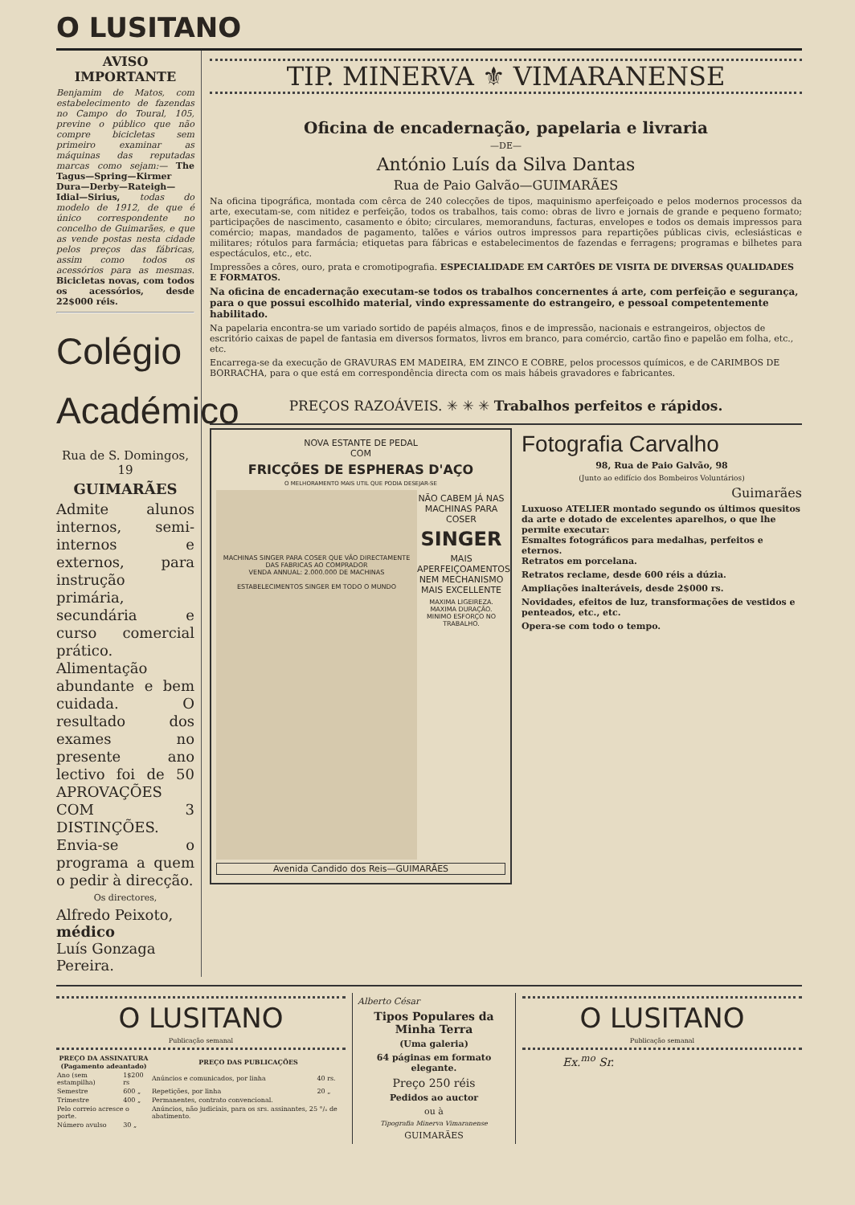O LUSITANO
AVISO IMPORTANTE
Benjamim de Matos, com estabelecimento de fazendas no Campo do Toural, 105, previne o público que não compre bicicletas sem primeiro examinar as máquinas das reputadas marcas como sejam:— The Tagus—Spring—Kirmer Dura—Derby—Rateigh—Idial—Sirius, todas do modelo de 1912, de que é único correspondente no concelho de Guimarães, e que as vende postas nesta cidade pelos preços das fábricas, assim como todos os acessórios para as mesmas. Bicicletas novas, com todos os acessórios, desde 22$000 réis.
Colégio
Académico
Rua de S. Domingos, 19
GUIMARÃES
Admite alunos internos, semi-internos e externos, para instrução primária, secundária e curso comercial prático. Alimentação abundante e bem cuidada. O resultado dos exames no presente ano lectivo foi de 50 APROVAÇÕES COM 3 DISTINÇÕES. Envia-se o programa a quem o pedir à direcção.
Os directores,
Alfredo Peixoto, médico
Luís Gonzaga Pereira.
TIP. MINERVA ⚜ VIMARANENSE
Oficina de encadernação, papelaria e livraria
—DE—
António Luís da Silva Dantas
Rua de Paio Galvão—GUIMARÃES
Na oficina tipográfica, montada com cêrca de 240 colecções de tipos, maquinismo aperfeiçoado e pelos modernos processos da arte, executam-se, com nitidez e perfeição, todos os trabalhos, tais como: obras de livro e jornais de grande e pequeno formato; participações de nascimento, casamento e óbito; circulares, memoranduns, facturas, envelopes e todos os demais impressos para comércio; mapas, mandados de pagamento, talões e vários outros impressos para repartições públicas civis, eclesiásticas e militares; rótulos para farmácia; etiquetas para fábricas e estabelecimentos de fazendas e ferragens; programas e bilhetes para espectáculos, etc., etc.
Impressões a côres, ouro, prata e cromotipografia. ESPECIALIDADE EM CARTÕES DE VISITA DE DIVERSAS QUALIDADES E FORMATOS.
Na oficina de encadernação executam-se todos os trabalhos concernentes á arte, com perfeição e segurança, para o que possui escolhido material, vindo expressamente do estrangeiro, e pessoal competentemente habilitado.
Na papelaria encontra-se um variado sortido de papéis almaços, finos e de impressão, nacionais e estrangeiros, objectos de escritório caixas de papel de fantasia em diversos formatos, livros em branco, para comércio, cartão fino e papelão em folha, etc., etc.
Encarrega-se da execução de GRAVURAS EM MADEIRA, EM ZINCO E COBRE, pelos processos químicos, e de CARIMBOS DE BORRACHA, para o que está em correspondência directa com os mais hábeis gravadores e fabricantes.
PREÇOS RAZOÁVEIS. ✳ ✳ ✳ Trabalhos perfeitos e rápidos.
NOVA ESTANTE DE PEDAL
COM
FRICÇÕES DE ESPHERAS D'AÇO
O MELHORAMENTO MAIS UTIL QUE PODIA DESEJAR-SE
MACHINAS SINGER PARA COSER QUE VÃO DIRECTAMENTE DAS FABRICAS AO COMPRADOR
VENDA ANNUAL: 2.000.000 DE MACHINAS
ESTABELECIMENTOS SINGER EM TODO O MUNDO
NÃO CABEM JÁ NAS MACHINAS PARA COSER
SINGER
MAIS APERFEIÇOAMENTOS NEM MECHANISMO MAIS EXCELLENTE
MAXIMA LIGEIREZA.
MAXIMA DURAÇÃO.
MINIMO ESFORÇO NO TRABALHO.
Avenida Candido dos Reis—GUIMARÃES
Fotografia Carvalho
98, Rua de Paio Galvão, 98
(Junto ao edifício dos Bombeiros Voluntários)
Guimarães
Luxuoso ATELIER montado segundo os últimos quesitos da arte e dotado de excelentes aparelhos, o que lhe permite executar:
Esmaltes fotográficos para medalhas, perfeitos e eternos.
Retratos em porcelana.
Retratos reclame, desde 600 réis a dúzia.
Ampliações inalteráveis, desde 2$000 rs.
Novidades, efeitos de luz, transformações de vestidos e penteados, etc., etc.
Opera-se com todo o tempo.
O LUSITANO
Publicação semanal
| PREÇO DA ASSINATURA (Pagamento adeantado) | | PREÇO DAS PUBLICAÇÕES | |
| --- | --- | --- | --- |
| Ano (sem estampilha) | 1$200 rs | Anúncios e comunicados, por linha | 40 rs. |
| Semestre | 600 „ | Repetições, por linha | 20 „ |
| Trimestre | 400 „ | Permanentes, contrato convencional. | |
| Pelo correio acresce o porte. | | Anúncios, não judiciais, para os srs. assinantes, 25 °/ₒ de abatimento. | |
| Número avulso | 30 „ | | |
Alberto César
Tipos Populares da Minha Terra
(Uma galeria)
64 páginas em formato elegante.
Preço 250 réis
Pedidos ao auctor
ou à
Tipografia Minerva Vimaranense
GUIMARÃES
O LUSITANO
Publicação semanal
Ex.<sup>mo</sup> Sr.